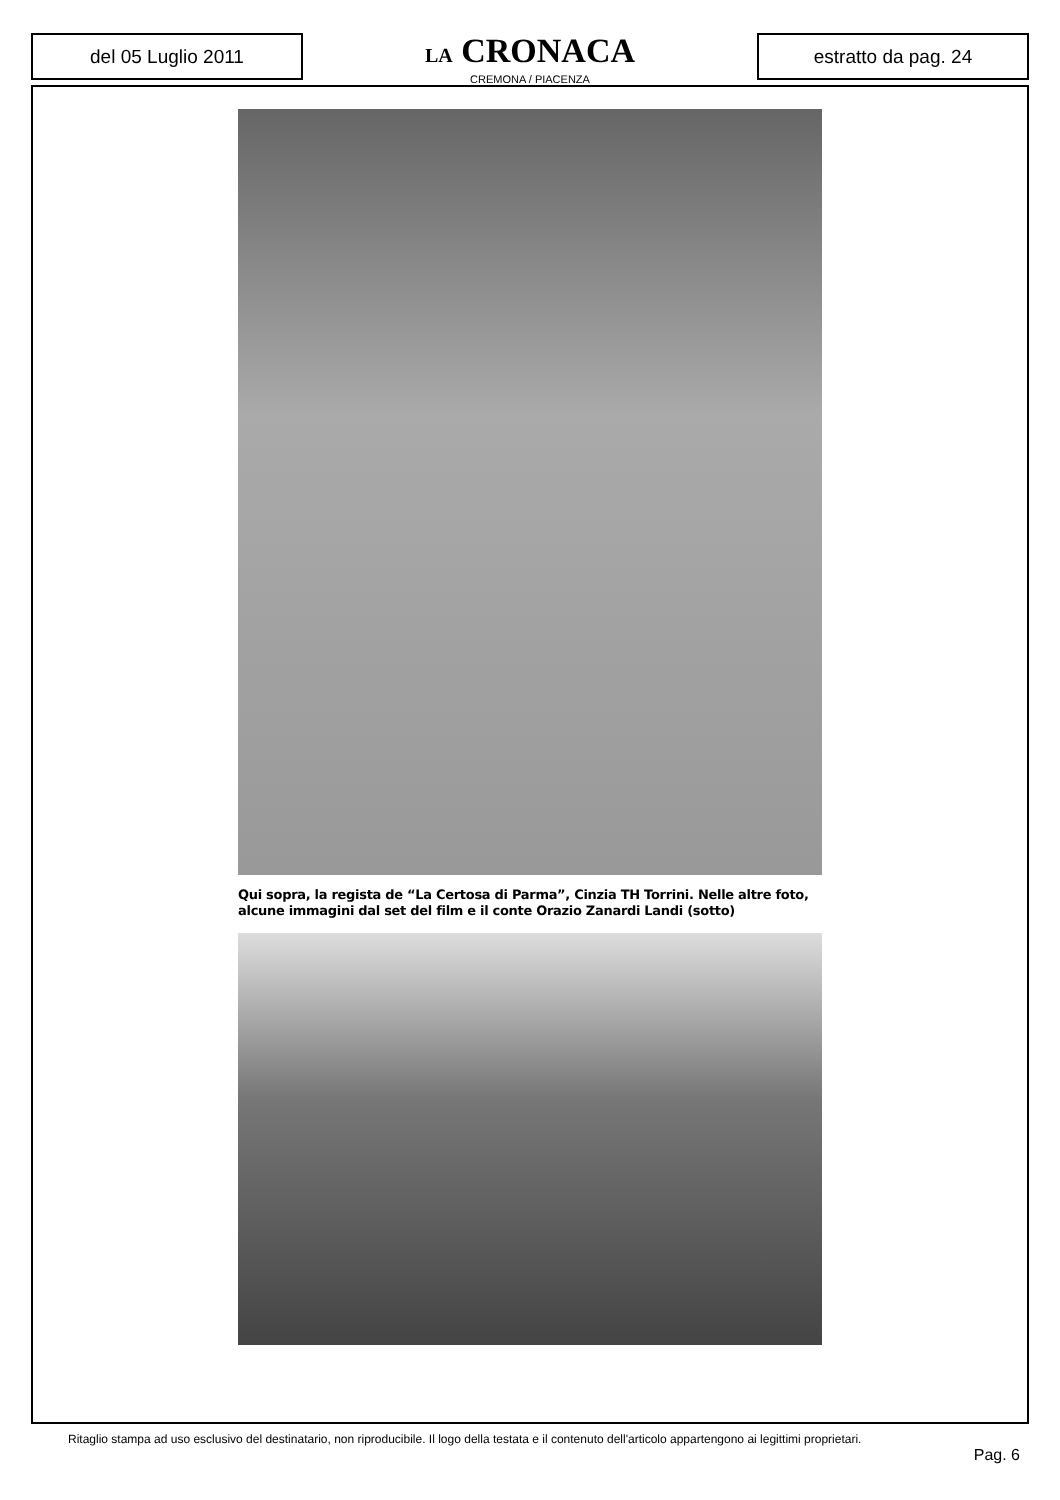del 05 Luglio 2011
LA CRONACA
CREMONA / PIACENZA
estratto da pag. 24
Qui sopra, la regista de “La Certosa di Parma”, Cinzia TH Torrini. Nelle altre foto, alcune immagini dal set del film e il conte Orazio Zanardi Landi (sotto)
Ritaglio stampa ad uso esclusivo del destinatario, non riproducibile. Il logo della testata e il contenuto dell'articolo appartengono ai legittimi proprietari.
Pag. 6